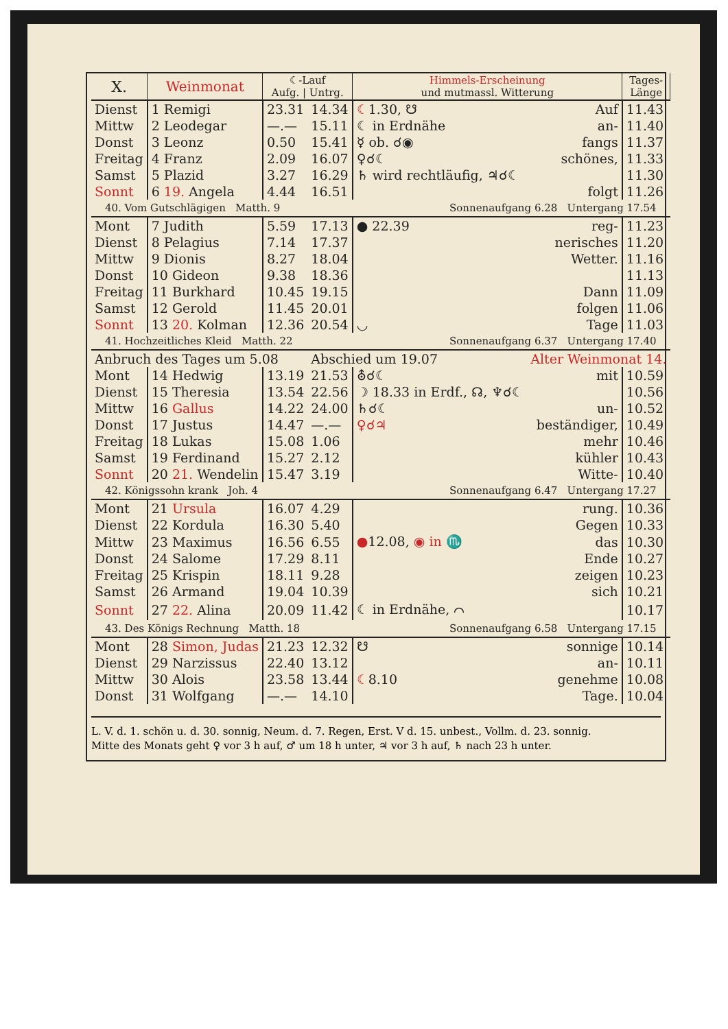| X. | Weinmonat | ☾-Lauf Aufg. / Untrg. | | Himmels-Erscheinung und mutmassl. Witterung | | Tages- Länge |
| --- | --- | --- | --- | --- | --- | --- |
| Dienst | 1 Remigi | 23.31 | 14.34 | ☾ 1.30, ☋ | Auf | 11.43 |
| Mittw | 2 Leodegar | —.— | 15.11 | ☾ in Erdnähe | an- | 11.40 |
| Donst | 3 Leonz | 0.50 | 15.41 | ☿ ob. ☌◉ | fangs | 11.37 |
| Freitag | 4 Franz | 2.09 | 16.07 | ♀☌☾ | schönes, | 11.33 |
| Samst | 5 Plazid | 3.27 | 16.29 | ♄ wird rechtläufig, ♃☌☾ | | 11.30 |
| Sonnt | 6 19. Angela | 4.44 | 16.51 | | folgt | 11.26 |
| 40. Vom Gutschlägigen Matth. 9 | | | | Sonnenaufgang 6.28 Untergang 17.54 | | |
| Mont | 7 Judith | 5.59 | 17.13 | ● 22.39 | reg- | 11.23 |
| Dienst | 8 Pelagius | 7.14 | 17.37 | | nerisches | 11.20 |
| Mittw | 9 Dionis | 8.27 | 18.04 | | Wetter. | 11.16 |
| Donst | 10 Gideon | 9.38 | 18.36 | | | 11.13 |
| Freitag | 11 Burkhard | 10.45 | 19.15 | | Dann | 11.09 |
| Samst | 12 Gerold | 11.45 | 20.01 | | folgen | 11.06 |
| Sonnt | 13 20. Kolman | 12.36 | 20.54 | ◡ | Tage | 11.03 |
| 41. Hochzeitliches Kleid Matth. 22 | | | | Sonnenaufgang 6.37 Untergang 17.40 | | |
| Anbruch des Tages um 5.08 | | | Abschied um 19.07 | | Alter Weinmonat 14. | |
| Mont | 14 Hedwig | 13.19 | 21.53 | ⛢☌☾ | mit | 10.59 |
| Dienst | 15 Theresia | 13.54 | 22.56 | ☽ 18.33 in Erdf., ☊, ♆☌☾ | | 10.56 |
| Mittw | 16 Gallus | 14.22 | 24.00 | ♄☌☾ | un- | 10.52 |
| Donst | 17 Justus | 14.47 | —.— | ♀☌♃ | beständiger, | 10.49 |
| Freitag | 18 Lukas | 15.08 | 1.06 | | mehr | 10.46 |
| Samst | 19 Ferdinand | 15.27 | 2.12 | | kühler | 10.43 |
| Sonnt | 20 21. Wendelin | 15.47 | 3.19 | | Witte- | 10.40 |
| 42. Königssohn krank Joh. 4 | | | | Sonnenaufgang 6.47 Untergang 17.27 | | |
| Mont | 21 Ursula | 16.07 | 4.29 | | rung. | 10.36 |
| Dienst | 22 Kordula | 16.30 | 5.40 | | Gegen | 10.33 |
| Mittw | 23 Maximus | 16.56 | 6.55 | ● 12.08, ◉ in ♏ | das | 10.30 |
| Donst | 24 Salome | 17.29 | 8.11 | | Ende | 10.27 |
| Freitag | 25 Krispin | 18.11 | 9.28 | | zeigen | 10.23 |
| Samst | 26 Armand | 19.04 | 10.39 | | sich | 10.21 |
| Sonnt | 27 22. Alina | 20.09 | 11.42 | ☾ in Erdnähe, ⌒ | | 10.17 |
| 43. Des Königs Rechnung Matth. 18 | | | | Sonnenaufgang 6.58 Untergang 17.15 | | |
| Mont | 28 Simon, Judas | 21.23 | 12.32 | ☋ | sonnige | 10.14 |
| Dienst | 29 Narzissus | 22.40 | 13.12 | | an- | 10.11 |
| Mittw | 30 Alois | 23.58 | 13.44 | ☾ 8.10 | genehme | 10.08 |
| Donst | 31 Wolfgang | —.— | 14.10 | | Tage. | 10.04 |
L. V. d. 1. schön u. d. 30. sonnig, Neum. d. 7. Regen, Erst. V d. 15. unbest., Vollm. d. 23. sonnig.
Mitte des Monats geht ♀ vor 3 h auf, ♂ um 18 h unter, ♃ vor 3 h auf, ♄ nach 23 h unter.